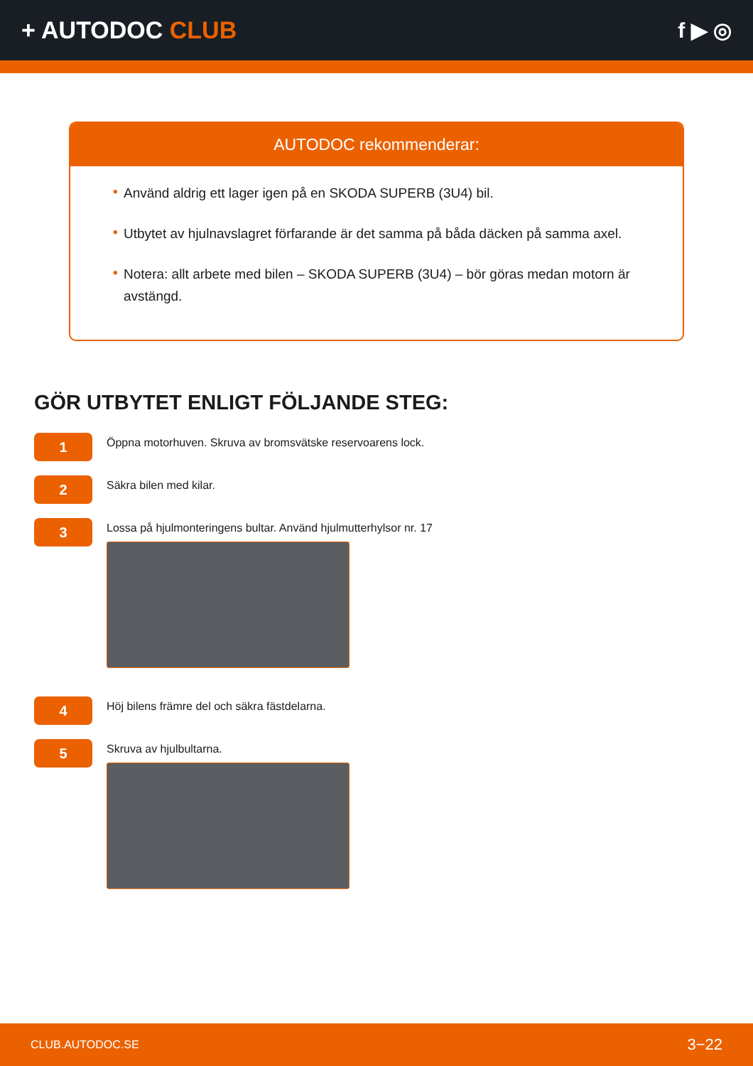+ AUTODOC CLUB f ▶ ◎
AUTODOC rekommenderar:
• Använd aldrig ett lager igen på en SKODA SUPERB (3U4) bil.
• Utbytet av hjulnavslagret förfarande är det samma på båda däcken på samma axel.
• Notera: allt arbete med bilen – SKODA SUPERB (3U4) – bör göras medan motorn är avstängd.
GÖR UTBYTET ENLIGT FÖLJANDE STEG:
1
Öppna motorhuven. Skruva av bromsvätske reservoarens lock.
2
Säkra bilen med kilar.
3
Lossa på hjulmonteringens bultar. Använd hjulmutterhylsor nr. 17
4
Höj bilens främre del och säkra fästdelarna.
5
Skruva av hjulbultarna.
CLUB.AUTODOC.SE 3−22